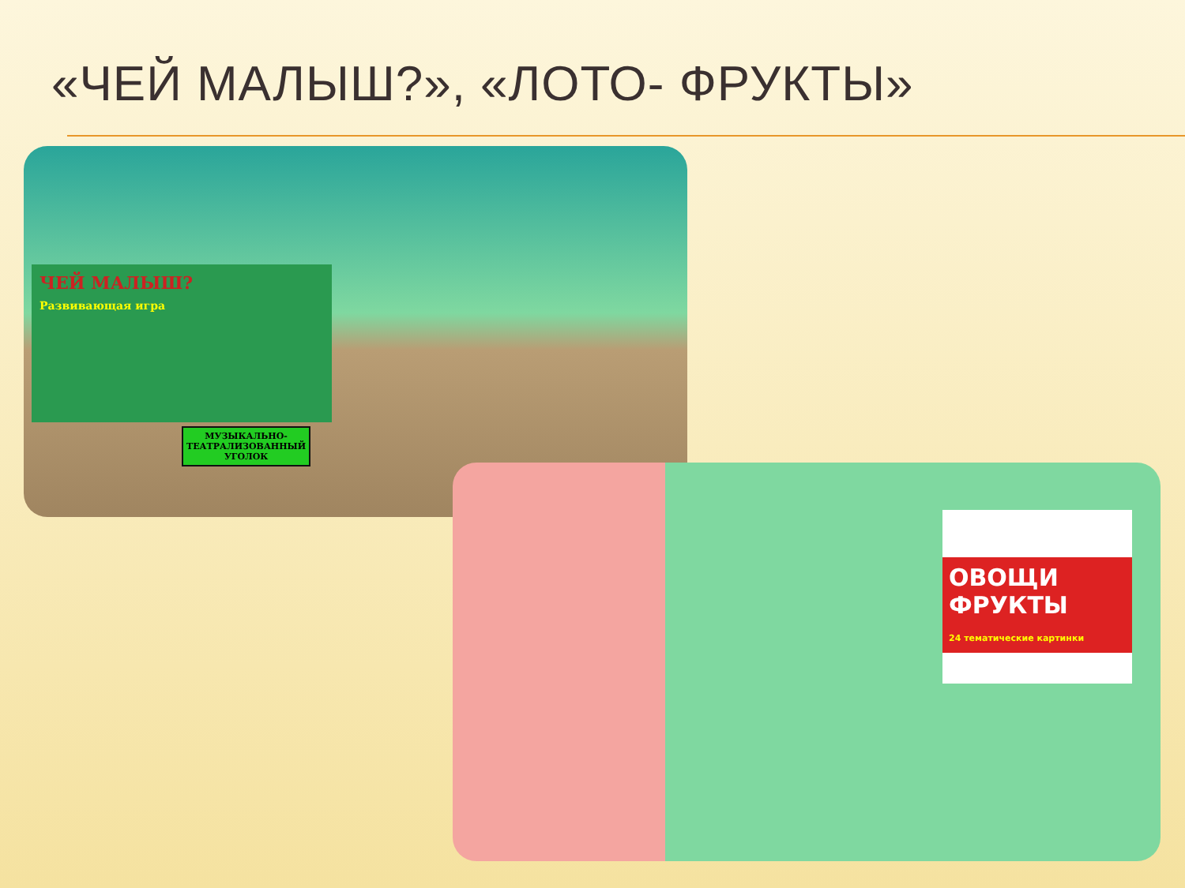«ЧЕЙ МАЛЫШ?», «ЛОТО- ФРУКТЫ»
ЧЕЙ МАЛЫШ?
Развивающая игра
МУЗЫКАЛЬНО-
ТЕАТРАЛИЗОВАННЫЙ
УГОЛОК
ОВОЩИ
ФРУКТЫ
24 тематические картинки